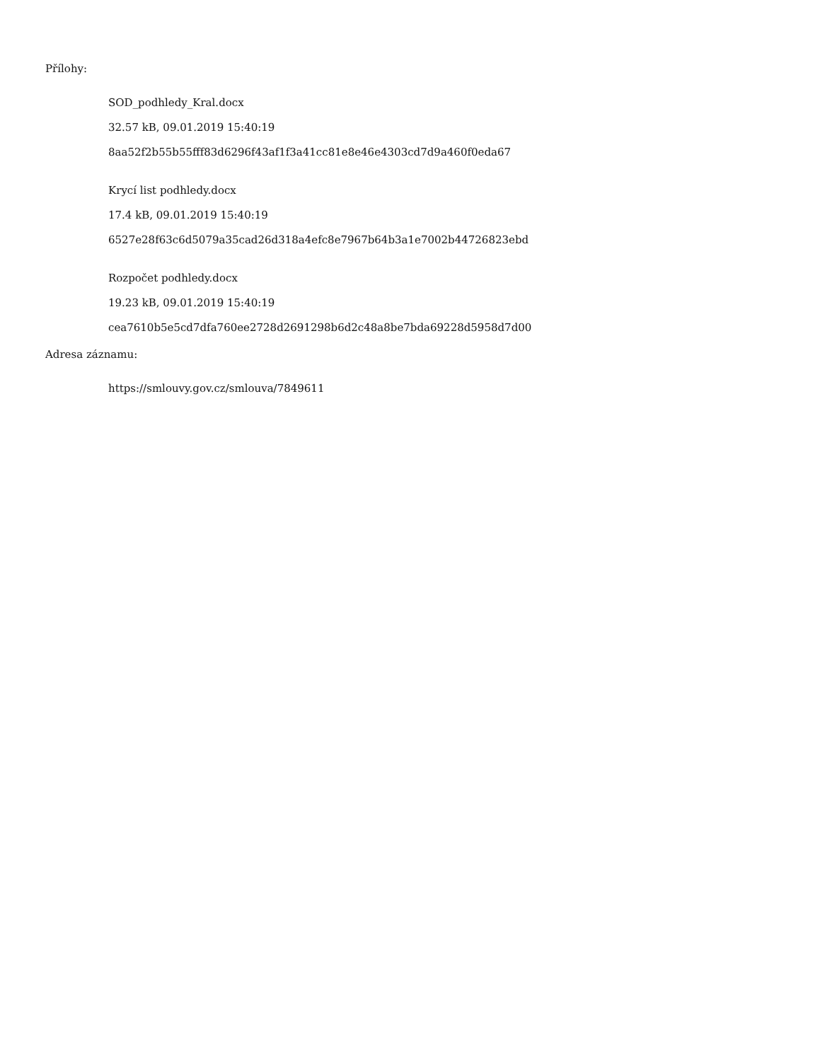Přílohy:
SOD_podhledy_Kral.docx
32.57 kB, 09.01.2019 15:40:19
8aa52f2b55b55fff83d6296f43af1f3a41cc81e8e46e4303cd7d9a460f0eda67
Krycí list podhledy.docx
17.4 kB, 09.01.2019 15:40:19
6527e28f63c6d5079a35cad26d318a4efc8e7967b64b3a1e7002b44726823ebd
Rozpočet podhledy.docx
19.23 kB, 09.01.2019 15:40:19
cea7610b5e5cd7dfa760ee2728d2691298b6d2c48a8be7bda69228d5958d7d00
Adresa záznamu:
https://smlouvy.gov.cz/smlouva/7849611